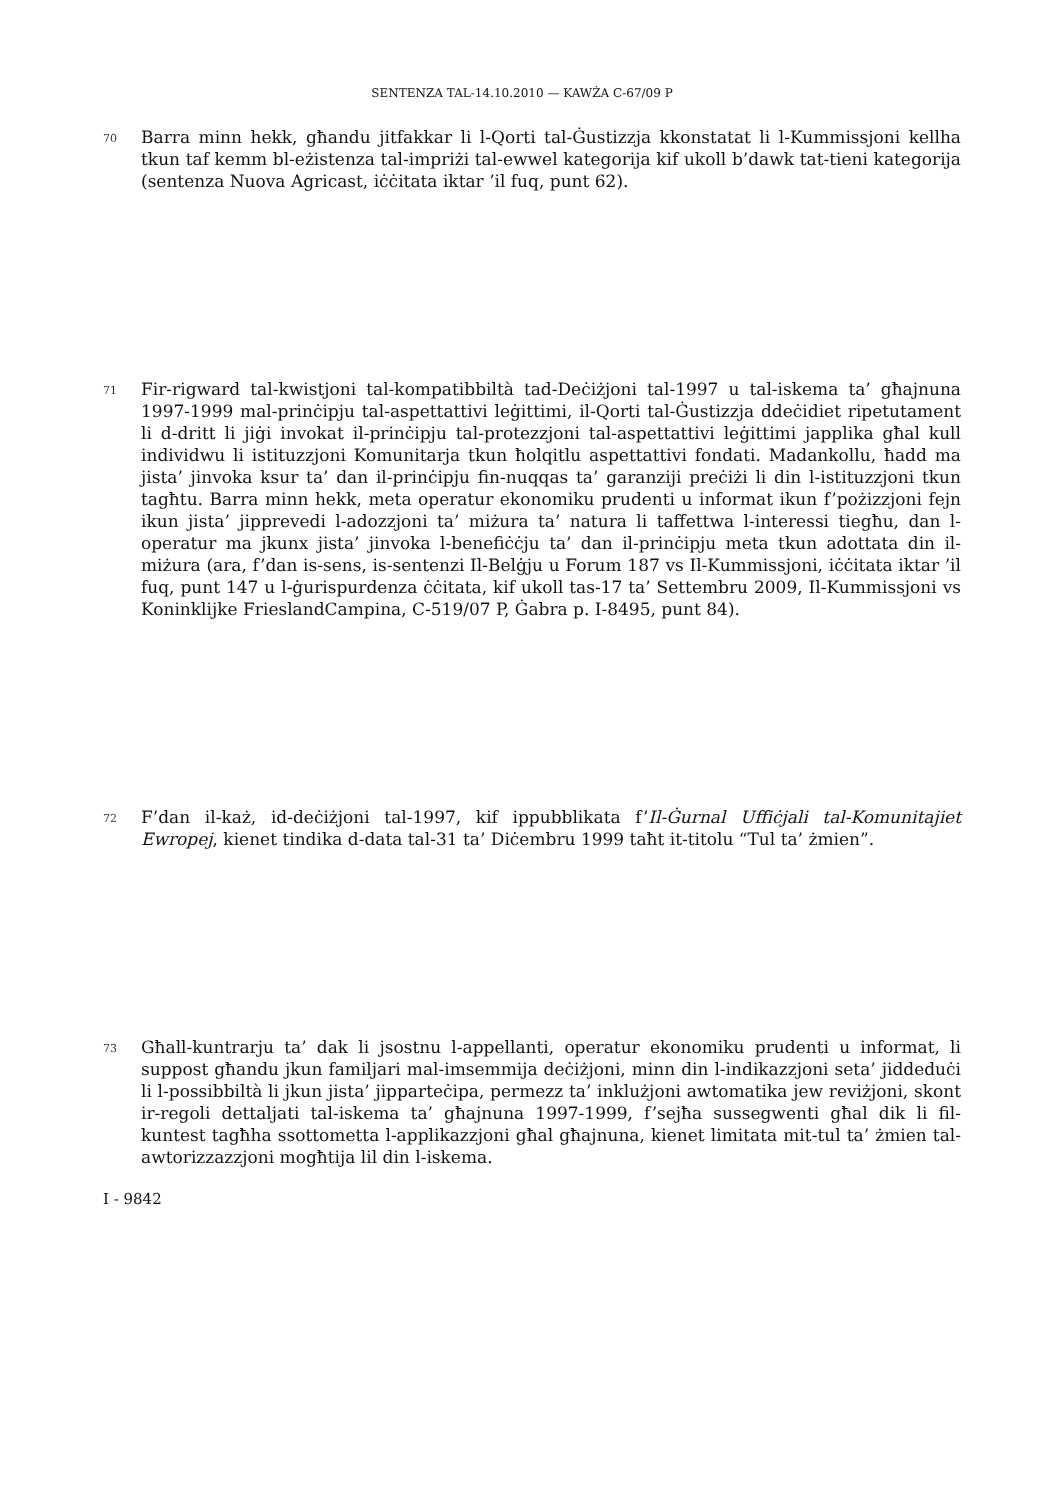SENTENZA TAL-14.10.2010 — KAWŻA C-67/09 P
70 Barra minn hekk, għandu jitfakkar li l-Qorti tal-Ġustizzja kkonstatat li l-Kummissjoni kellha tkun taf kemm bl-eżistenza tal-impriżi tal-ewwel kategorija kif ukoll b’dawk tat-tieni kategorija (sentenza Nuova Agricast, iċċitata iktar ’il fuq, punt 62).
71 Fir-rigward tal-kwistjoni tal-kompatibbiltà tad-Deċiżjoni tal-1997 u tal-iskema ta’ għajnuna 1997-1999 mal-prinċipju tal-aspettattivi leġittimi, il-Qorti tal-Ġustizzja ddeċidiet ripetutament li d-dritt li jiġi invokat il-prinċipju tal-protezzjoni tal-aspettattivi leġittimi japplika għal kull individwu li istituzzjoni Komunitarja tkun ħolqitlu aspettattivi fondati. Madankollu, ħadd ma jista’ jinvoka ksur ta’ dan il-prinċipju fin-nuqqas ta’ garanziji preċiżi li din l-istituzzjoni tkun tagħtu. Barra minn hekk, meta operatur ekonomiku prudenti u informat ikun f’pożizzjoni fejn ikun jista’ jipprevedi l-adozzjoni ta’ miżura ta’ natura li taffettwa l-interessi tiegħu, dan l-operatur ma jkunx jista’ jinvoka l-benefiċċju ta’ dan il-prinċipju meta tkun adottata din il-miżura (ara, f’dan is-sens, is-sentenzi Il-Belġju u Forum 187 vs Il-Kummissjoni, iċċitata iktar ’il fuq, punt 147 u l-ġurispurdenza ċċitata, kif ukoll tas-17 ta’ Settembru 2009, Il-Kummissjoni vs Koninklijke FrieslandCampina, C-519/07 P, Ġabra p. I-8495, punt 84).
72 F’dan il-każ, id-deċiżjoni tal-1997, kif ippubblikata f’Il-Ġurnal Uffiċjali tal-Komunitajiet Ewropej, kienet tindika d-data tal-31 ta’ Diċembru 1999 taħt it-titolu “Tul ta’ żmien”.
73 Għall-kuntrarju ta’ dak li jsostnu l-appellanti, operatur ekonomiku prudenti u informat, li suppost għandu jkun familjari mal-imsemmija deċiżjoni, minn din l-indikazzjoni seta’ jiddeduċi li l-possibbiltà li jkun jista’ jipparteċipa, permezz ta’ inklużjoni awtomatika jew reviżjoni, skont ir-regoli dettaljati tal-iskema ta’ għajnuna 1997-1999, f’sejħa sussegwenti għal dik li fil-kuntest tagħha ssottometta l-applikazzjoni għal għajnuna, kienet limitata mit-tul ta’ żmien tal-awtorizzazzjoni mogħtija lil din l-iskema.
I - 9842